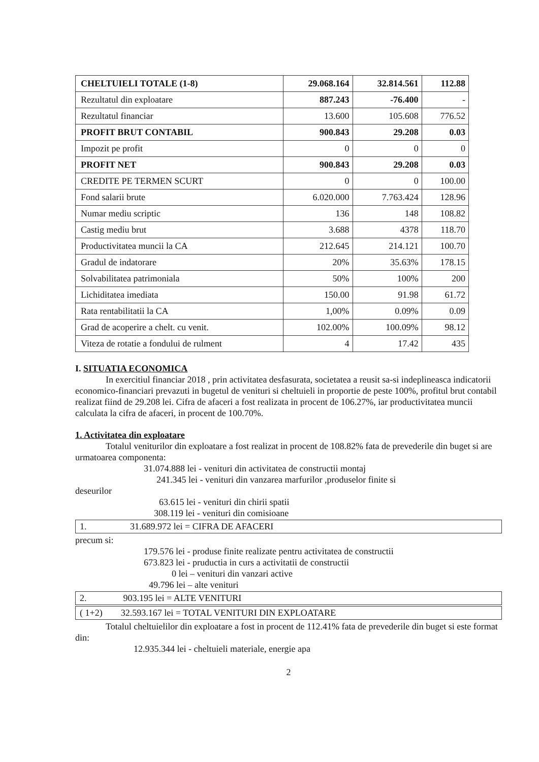| CHELTUIELI TOTALE (1-8) | 29.068.164 | 32.814.561 | 112.88 |
| Rezultatul din exploatare | 887.243 | -76.400 | - |
| Rezultatul financiar | 13.600 | 105.608 | 776.52 |
| PROFIT BRUT CONTABIL | 900.843 | 29.208 | 0.03 |
| Impozit pe profit | 0 | 0 | 0 |
| PROFIT NET | 900.843 | 29.208 | 0.03 |
| CREDITE PE TERMEN SCURT | 0 | 0 | 100.00 |
| Fond salarii brute | 6.020.000 | 7.763.424 | 128.96 |
| Numar mediu scriptic | 136 | 148 | 108.82 |
| Castig mediu brut | 3.688 | 4378 | 118.70 |
| Productivitatea muncii la CA | 212.645 | 214.121 | 100.70 |
| Gradul de indatorare | 20% | 35.63% | 178.15 |
| Solvabilitatea patrimoniala | 50% | 100% | 200 |
| Lichiditatea imediata | 150.00 | 91.98 | 61.72 |
| Rata rentabilitatii la CA | 1,00% | 0.09% | 0.09 |
| Grad de acoperire a chelt. cu venit. | 102.00% | 100.09% | 98.12 |
| Viteza de rotatie a fondului de rulment | 4 | 17.42 | 435 |
I. SITUATIA ECONOMICA
In exercitiul financiar 2018 , prin activitatea desfasurata, societatea a reusit sa-si indeplineasca indicatorii economico-financiari prevazuti in bugetul de venituri si cheltuieli in proportie de peste 100%, profitul brut contabil realizat fiind de 29.208 lei. Cifra de afaceri a fost realizata in procent de 106.27%, iar productivitatea muncii calculata la cifra de afaceri, in procent de 100.70%.
1. Activitatea din exploatare
Totalul veniturilor din exploatare a fost realizat in procent de 108.82% fata de prevederile din buget si are urmatoarea componenta:
31.074.888 lei - venituri din activitatea de constructii montaj
241.345 lei - venituri din vanzarea marfurilor ,produselor finite si
deseurilor
63.615 lei - venituri din chirii spatii
308.119 lei - venituri din comisioane
1. 31.689.972 lei = CIFRA DE AFACERI
precum si:
179.576 lei - produse finite realizate pentru activitatea de constructii
673.823 lei - pruductia in curs a activitatii de constructii
0 lei – venituri din vanzari active
49.796 lei – alte venituri
2. 903.195 lei = ALTE VENITURI
( 1+2) 32.593.167 lei = TOTAL VENITURI DIN EXPLOATARE
Totalul cheltuielilor din exploatare a fost in procent de 112.41% fata de prevederile din buget si este format din:
12.935.344 lei - cheltuieli materiale, energie apa
2